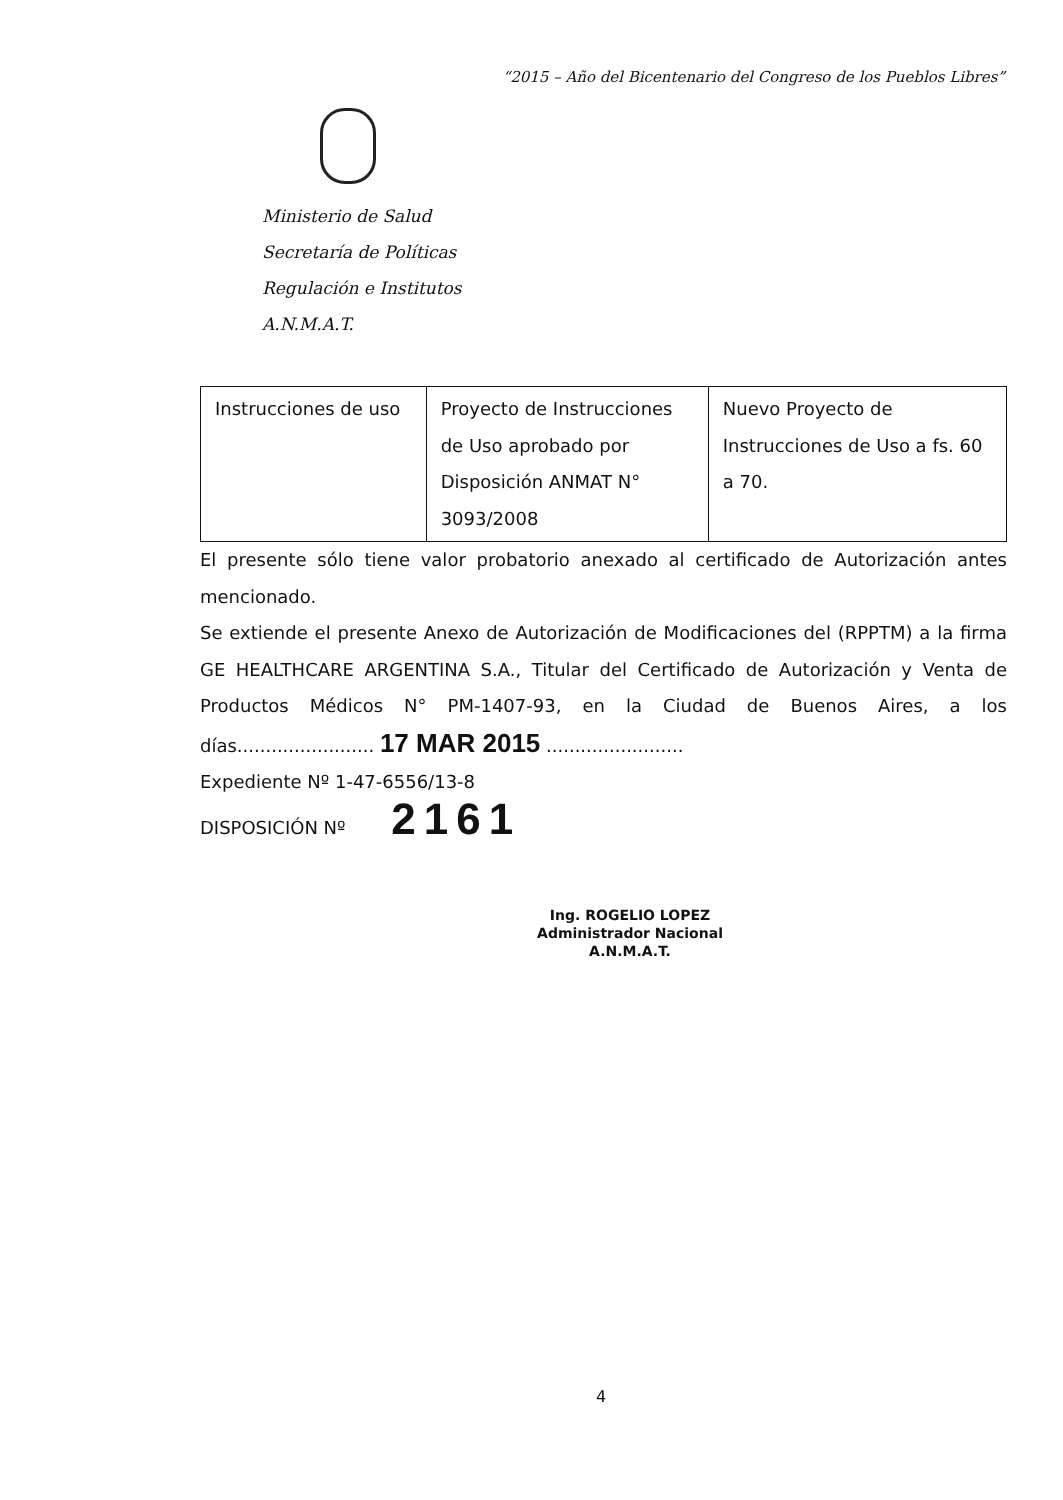“2015 – Año del Bicentenario del Congreso de los Pueblos Libres”
Ministerio de Salud
Secretaría de Políticas
Regulación e Institutos
A.N.M.A.T.
| Instrucciones de uso | Proyecto de Instrucciones de Uso aprobado por Disposición ANMAT N° 3093/2008 | Nuevo Proyecto de Instrucciones de Uso a fs. 60 a 70. |
El presente sólo tiene valor probatorio anexado al certificado de Autorización antes mencionado.
Se extiende el presente Anexo de Autorización de Modificaciones del (RPPTM) a la firma GE HEALTHCARE ARGENTINA S.A., Titular del Certificado de Autorización y Venta de Productos Médicos N° PM-1407-93, en la Ciudad de Buenos Aires, a los días........................ 17 MAR 2015 ........................
Expediente Nº 1-47-6556/13-8
DISPOSICIÓN Nº 2161
Ing. ROGELIO LOPEZ
Administrador Nacional
A.N.M.A.T.
4